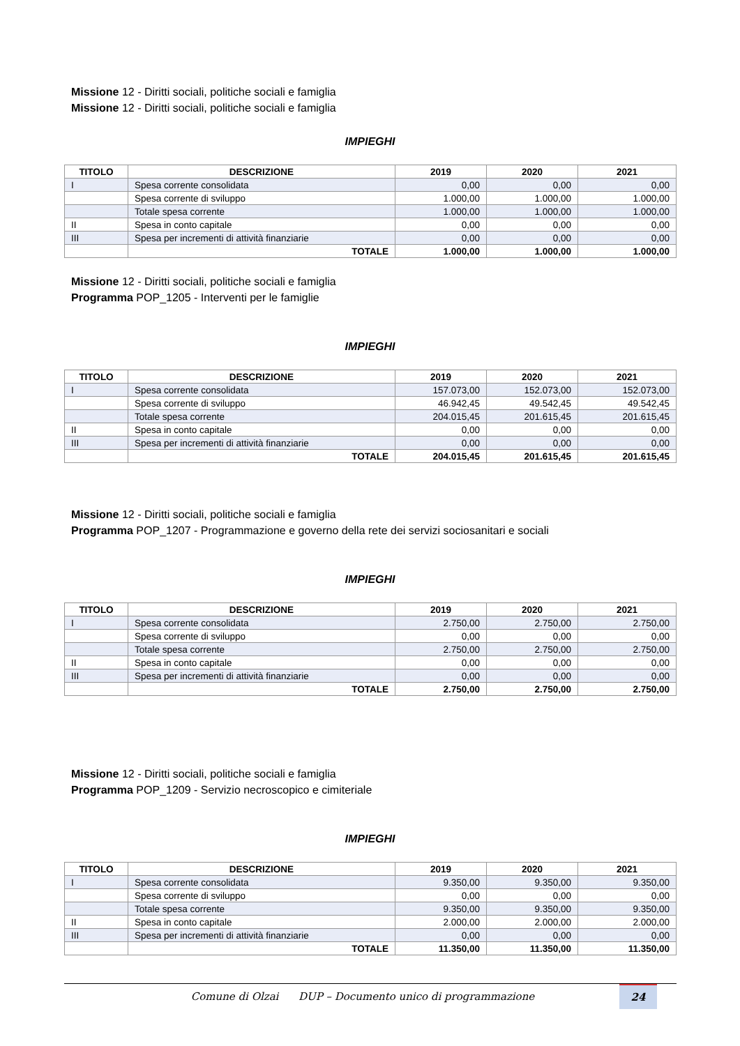Missione 12 - Diritti sociali, politiche sociali e famiglia
Missione 12 - Diritti sociali, politiche sociali e famiglia
IMPIEGHI
| TITOLO | DESCRIZIONE | 2019 | 2020 | 2021 |
| --- | --- | --- | --- | --- |
| I | Spesa corrente consolidata | 0,00 | 0,00 | 0,00 |
| | Spesa corrente di sviluppo | 1.000,00 | 1.000,00 | 1.000,00 |
| | Totale spesa corrente | 1.000,00 | 1.000,00 | 1.000,00 |
| II | Spesa in conto capitale | 0,00 | 0,00 | 0,00 |
| III | Spesa per incrementi di attività finanziarie | 0,00 | 0,00 | 0,00 |
| | TOTALE | 1.000,00 | 1.000,00 | 1.000,00 |
Missione 12 - Diritti sociali, politiche sociali e famiglia
Programma POP_1205 - Interventi per le famiglie
IMPIEGHI
| TITOLO | DESCRIZIONE | 2019 | 2020 | 2021 |
| --- | --- | --- | --- | --- |
| I | Spesa corrente consolidata | 157.073,00 | 152.073,00 | 152.073,00 |
| | Spesa corrente di sviluppo | 46.942,45 | 49.542,45 | 49.542,45 |
| | Totale spesa corrente | 204.015,45 | 201.615,45 | 201.615,45 |
| II | Spesa in conto capitale | 0,00 | 0,00 | 0,00 |
| III | Spesa per incrementi di attività finanziarie | 0,00 | 0,00 | 0,00 |
| | TOTALE | 204.015,45 | 201.615,45 | 201.615,45 |
Missione 12 - Diritti sociali, politiche sociali e famiglia
Programma POP_1207 - Programmazione e governo della rete dei servizi sociosanitari e sociali
IMPIEGHI
| TITOLO | DESCRIZIONE | 2019 | 2020 | 2021 |
| --- | --- | --- | --- | --- |
| I | Spesa corrente consolidata | 2.750,00 | 2.750,00 | 2.750,00 |
| | Spesa corrente di sviluppo | 0,00 | 0,00 | 0,00 |
| | Totale spesa corrente | 2.750,00 | 2.750,00 | 2.750,00 |
| II | Spesa in conto capitale | 0,00 | 0,00 | 0,00 |
| III | Spesa per incrementi di attività finanziarie | 0,00 | 0,00 | 0,00 |
| | TOTALE | 2.750,00 | 2.750,00 | 2.750,00 |
Missione 12 - Diritti sociali, politiche sociali e famiglia
Programma POP_1209 - Servizio necroscopico e cimiteriale
IMPIEGHI
| TITOLO | DESCRIZIONE | 2019 | 2020 | 2021 |
| --- | --- | --- | --- | --- |
| I | Spesa corrente consolidata | 9.350,00 | 9.350,00 | 9.350,00 |
| | Spesa corrente di sviluppo | 0,00 | 0,00 | 0,00 |
| | Totale spesa corrente | 9.350,00 | 9.350,00 | 9.350,00 |
| II | Spesa in conto capitale | 2.000,00 | 2.000,00 | 2.000,00 |
| III | Spesa per incrementi di attività finanziarie | 0,00 | 0,00 | 0,00 |
| | TOTALE | 11.350,00 | 11.350,00 | 11.350,00 |
Comune di Olzai DUP – Documento unico di programmazione
24